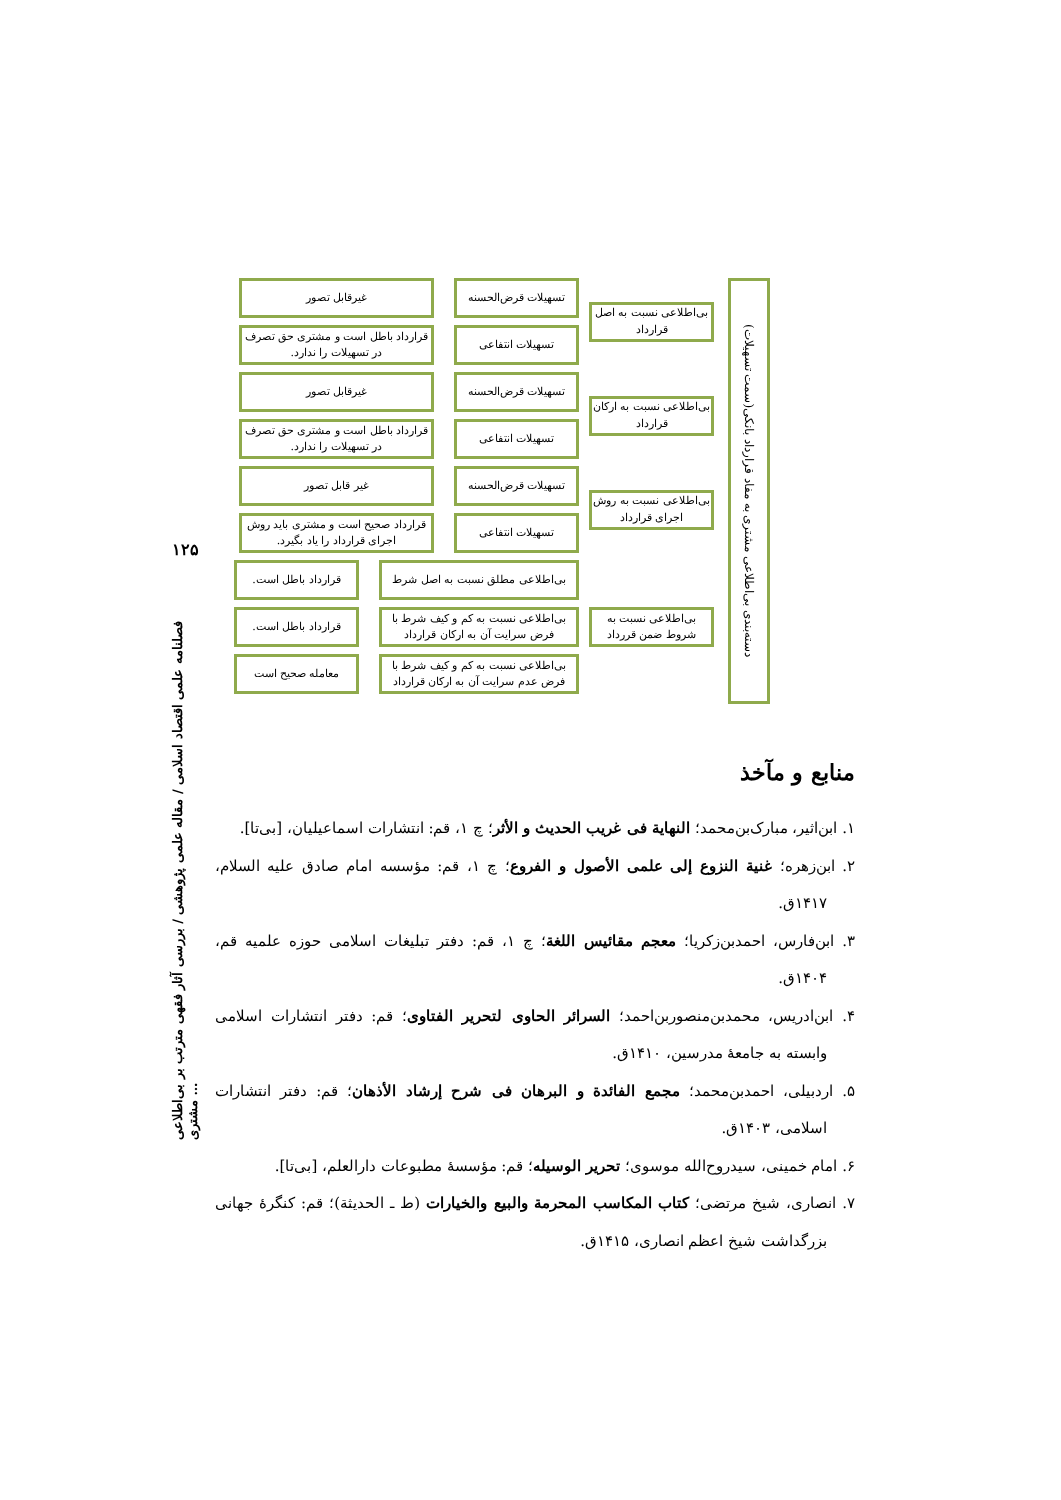۱۲۵
فصلنامه علمی اقتصاد اسلامی / مقاله علمی پژوهشی / بررسی آثار فقهی مترتب بر بی‌اطلاعی مشتری …
دسته‌بندی بی‌اطلاعی مشتری به مفاد قرارداد بانکی(سمت تسهیلات)
بی‌اطلاعی نسبت به اصل قرارداد
تسهیلات قرض‌الحسنه غیرقابل تصور
تسهیلات انتفاعی
قرارداد باطل است و مشتری حق تصرف در تسهیلات را ندارد.
بی‌اطلاعی نسبت به ارکان قرارداد
تسهیلات قرض‌الحسنه غیرقابل تصور
تسهیلات انتفاعی
قرارداد باطل است و مشتری حق تصرف در تسهیلات را ندارد.
بی‌اطلاعی نسبت به روش اجرای قرارداد
تسهیلات قرض‌الحسنه غیر قابل تصور
تسهیلات انتفاعی
قرارداد صحیح است و مشتری باید روش اجرای قرارداد را یاد بگیرد.
بی‌اطلاعی نسبت به شروط ضمن قررداد
بی‌اطلاعی مطلق نسبت به اصل شرط قرارداد باطل است.
بی‌اطلاعی نسبت به کم و کیف شرط با فرض سرایت آن به ارکان قرارداد
قرارداد باطل است.
بی‌اطلاعی نسبت به کم و کیف شرط با فرض عدم سرایت آن به ارکان قرارداد
معامله صحیح است
منابع و مآخذ
۱. ابن‌اثیر، مبارک‌بن‌محمد؛ النهایة فی غریب الحدیث و الأثر؛ چ ۱، قم: انتشارات اسماعیلیان، [بی‌تا].
۲. ابن‌زهره؛ غنیة النزوع إلی علمی الأصول و الفروع؛ چ ۱، قم: مؤسسه امام صادق علیه السلام، ۱۴۱۷ق.
۳. ابن‌فارس، احمدبن‌زکریا؛ معجم مقائیس اللغة؛ چ ۱، قم: دفتر تبلیغات اسلامی حوزه علمیه قم، ۱۴۰۴ق.
۴. ابن‌ادریس، محمدبن‌منصوربن‌احمد؛ السرائر الحاوی لتحریر الفتاوی؛ قم: دفتر انتشارات اسلامی وابسته به جامعهٔ مدرسین، ۱۴۱۰ق.
۵. اردبیلی، احمدبن‌محمد؛ مجمع الفائدة و البرهان فی شرح إرشاد الأذهان؛ قم: دفتر انتشارات اسلامی، ۱۴۰۳ق.
۶. امام خمینی، سیدروح‌الله موسوی؛ تحریر الوسیله؛ قم: مؤسسهٔ مطبوعات دارالعلم، [بی‌تا].
۷. انصاری، شیخ مرتضی؛ کتاب المکاسب المحرمة والبیع والخیارات (ط ـ الحدیثة)؛ قم: کنگرهٔ جهانی بزرگداشت شیخ اعظم انصاری، ۱۴۱۵ق.